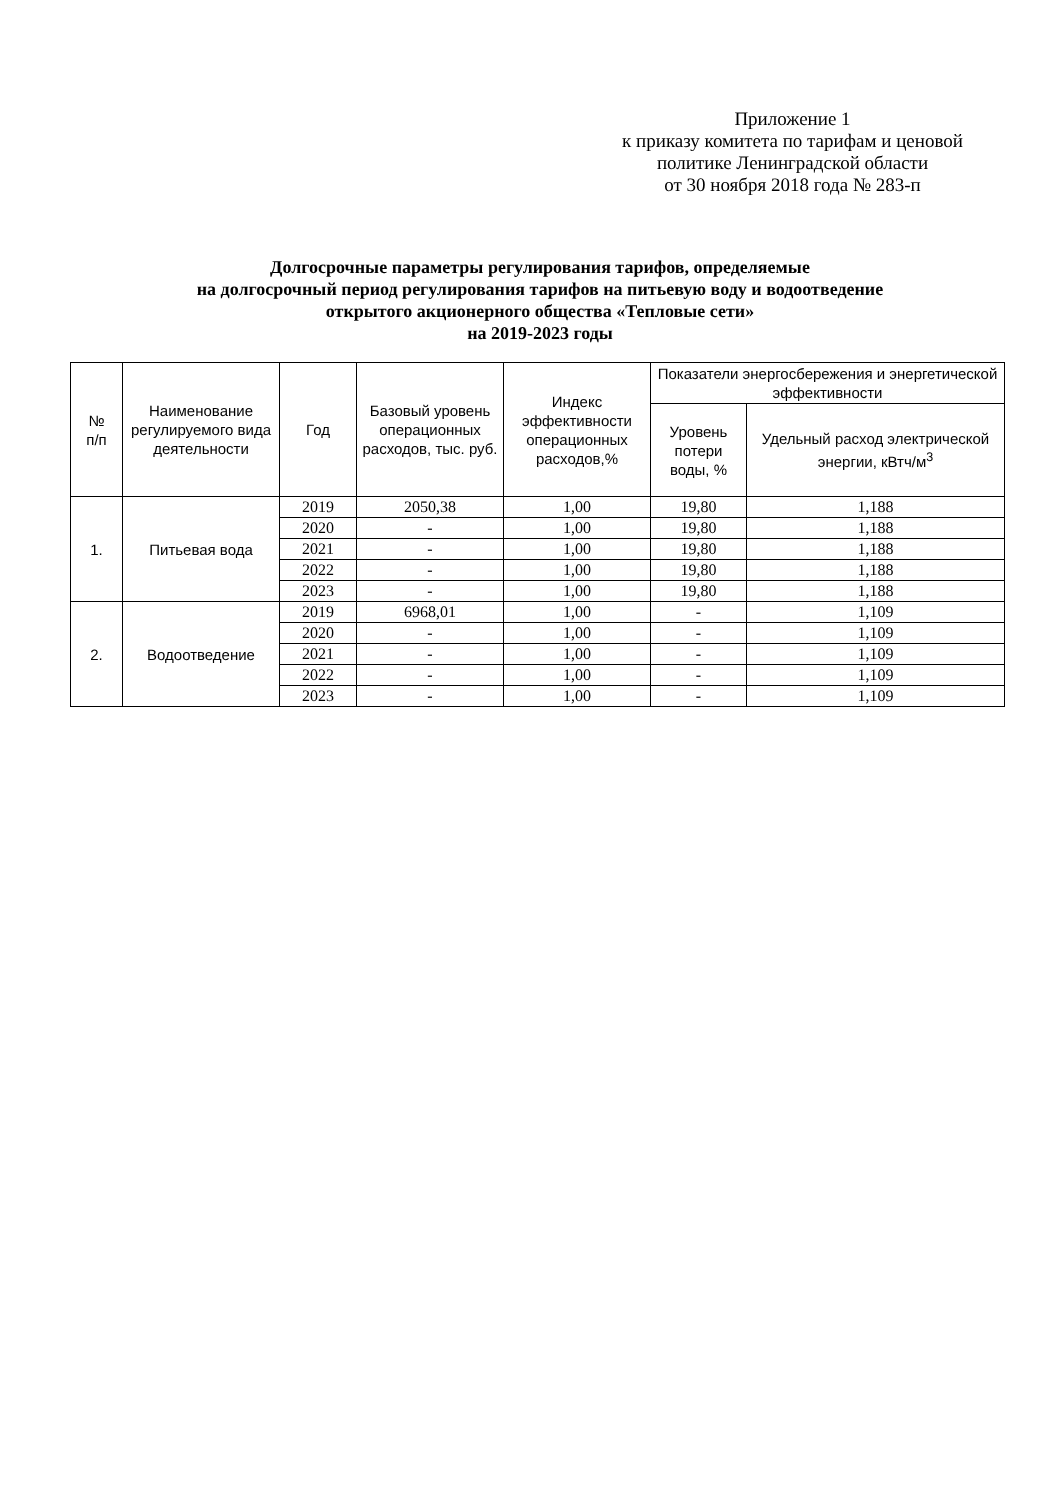Приложение 1
к приказу комитета по тарифам и ценовой политике Ленинградской области
от 30 ноября 2018 года № 283-п
Долгосрочные параметры регулирования тарифов, определяемые
на долгосрочный период регулирования тарифов на питьевую воду и водоотведение
открытого акционерного общества «Тепловые сети»
на 2019-2023 годы
| № п/п | Наименование регулируемого вида деятельности | Год | Базовый уровень операционных расходов, тыс. руб. | Индекс эффективности операционных расходов,% | Показатели энергосбережения и энергетической эффективности | |
| --- | --- | --- | --- | --- | --- | --- |
| | | | | | Уровень потери воды, % | Удельный расход электрической энергии, кВтч/м<sup>3</sup> |
| 1. | Питьевая вода | 2019 | 2050,38 | 1,00 | 19,80 | 1,188 |
| | | 2020 | - | 1,00 | 19,80 | 1,188 |
| | | 2021 | - | 1,00 | 19,80 | 1,188 |
| | | 2022 | - | 1,00 | 19,80 | 1,188 |
| | | 2023 | - | 1,00 | 19,80 | 1,188 |
| 2. | Водоотведение | 2019 | 6968,01 | 1,00 | - | 1,109 |
| | | 2020 | - | 1,00 | - | 1,109 |
| | | 2021 | - | 1,00 | - | 1,109 |
| | | 2022 | - | 1,00 | - | 1,109 |
| | | 2023 | - | 1,00 | - | 1,109 |